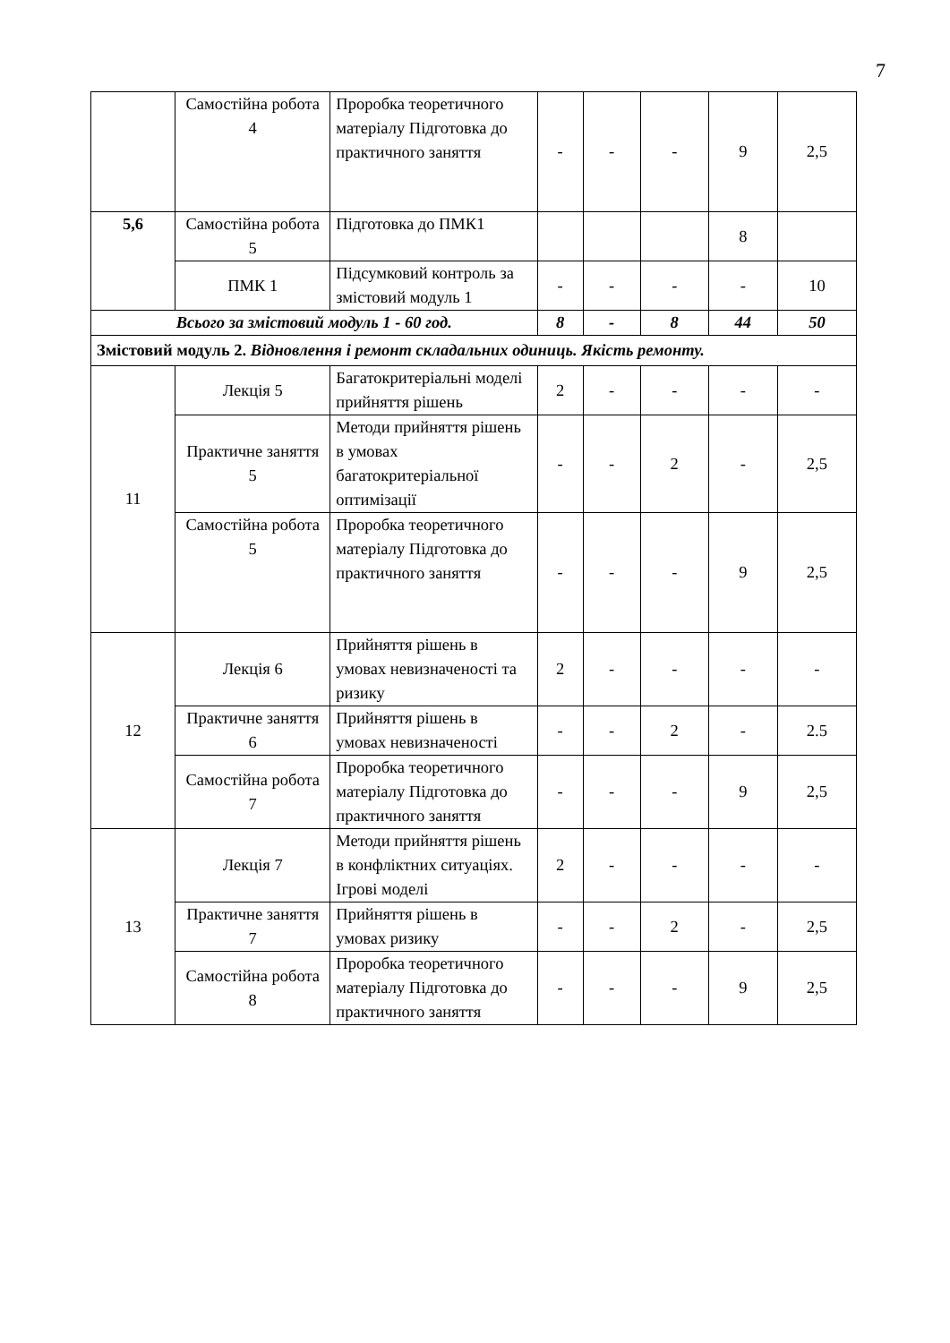7
| | Самостійна робота 4 | Проробка теоретичного матеріалу Підготовка до практичного заняття | - | - | - | 9 | 2,5 |
| 5,6 | Самостійна робота 5 | Підготовка до ПМК1 | | | | 8 | |
| | ПМК 1 | Підсумковий контроль за змістовий модуль 1 | - | - | - | - | 10 |
| Всього за змістовий модуль 1 - 60 год. | | | 8 | - | 8 | 44 | 50 |
| Змістовий модуль 2. Відновлення і ремонт складальних одиниць. Якість ремонту. | | | | | | | |
| 11 | Лекція 5 | Багатокритеріальні моделі прийняття рішень | 2 | - | - | - | - |
| | Практичне заняття 5 | Методи прийняття рішень в умовах багатокритеріальної оптимізації | - | - | 2 | - | 2,5 |
| | Самостійна робота 5 | Проробка теоретичного матеріалу Підготовка до практичного заняття | - | - | - | 9 | 2,5 |
| 12 | Лекція 6 | Прийняття рішень в умовах невизначеності та ризику | 2 | - | - | - | - |
| | Практичне заняття 6 | Прийняття рішень в умовах невизначеності | - | - | 2 | - | 2.5 |
| | Самостійна робота 7 | Проробка теоретичного матеріалу Підготовка до практичного заняття | - | - | - | 9 | 2,5 |
| 13 | Лекція 7 | Методи прийняття рішень в конфліктних ситуаціях. Ігрові моделі | 2 | - | - | - | - |
| | Практичне заняття 7 | Прийняття рішень в умовах ризику | - | - | 2 | - | 2,5 |
| | Самостійна робота 8 | Проробка теоретичного матеріалу Підготовка до практичного заняття | - | - | - | 9 | 2,5 |